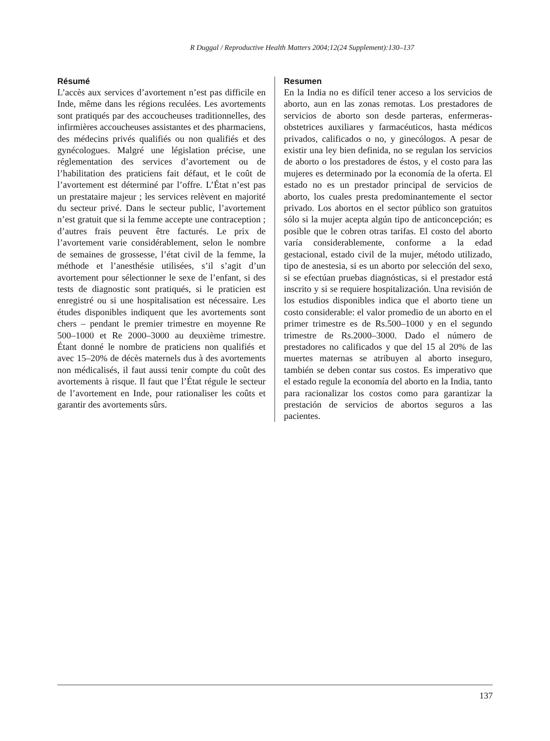R Duggal / Reproductive Health Matters 2004;12(24 Supplement):130–137
Résumé
L’accès aux services d’avortement n’est pas difficile en Inde, même dans les régions reculées. Les avortements sont pratiqués par des accoucheuses traditionnelles, des infirmières accoucheuses assistantes et des pharmaciens, des médecins privés qualifiés ou non qualifiés et des gynécologues. Malgré une législation précise, une réglementation des services d’avortement ou de l’habilitation des praticiens fait défaut, et le coût de l’avortement est déterminé par l’offre. L’État n’est pas un prestataire majeur ; les services relèvent en majorité du secteur privé. Dans le secteur public, l’avortement n’est gratuit que si la femme accepte une contraception ; d’autres frais peuvent être facturés. Le prix de l’avortement varie considérablement, selon le nombre de semaines de grossesse, l’état civil de la femme, la méthode et l’anesthésie utilisées, s’il s’agit d’un avortement pour sélectionner le sexe de l’enfant, si des tests de diagnostic sont pratiqués, si le praticien est enregistré ou si une hospitalisation est nécessaire. Les études disponibles indiquent que les avortements sont chers – pendant le premier trimestre en moyenne Re 500–1000 et Re 2000–3000 au deuxième trimestre. Étant donné le nombre de praticiens non qualifiés et avec 15–20% de décès maternels dus à des avortements non médicalisés, il faut aussi tenir compte du coût des avortements à risque. Il faut que l’État régule le secteur de l’avortement en Inde, pour rationaliser les coûts et garantir des avortements sûrs.
Resumen
En la India no es difícil tener acceso a los servicios de aborto, aun en las zonas remotas. Los prestadores de servicios de aborto son desde parteras, enfermeras-obstetrices auxiliares y farmacéuticos, hasta médicos privados, calificados o no, y ginecólogos. A pesar de existir una ley bien definida, no se regulan los servicios de aborto o los prestadores de éstos, y el costo para las mujeres es determinado por la economía de la oferta. El estado no es un prestador principal de servicios de aborto, los cuales presta predominantemente el sector privado. Los abortos en el sector público son gratuitos sólo si la mujer acepta algún tipo de anticoncepción; es posible que le cobren otras tarifas. El costo del aborto varía considerablemente, conforme a la edad gestacional, estado civil de la mujer, método utilizado, tipo de anestesia, si es un aborto por selección del sexo, si se efectúan pruebas diagnósticas, si el prestador está inscrito y si se requiere hospitalización. Una revisión de los estudios disponibles indica que el aborto tiene un costo considerable: el valor promedio de un aborto en el primer trimestre es de Rs.500–1000 y en el segundo trimestre de Rs.2000–3000. Dado el número de prestadores no calificados y que del 15 al 20% de las muertes maternas se atribuyen al aborto inseguro, también se deben contar sus costos. Es imperativo que el estado regule la economía del aborto en la India, tanto para racionalizar los costos como para garantizar la prestación de servicios de abortos seguros a las pacientes.
137